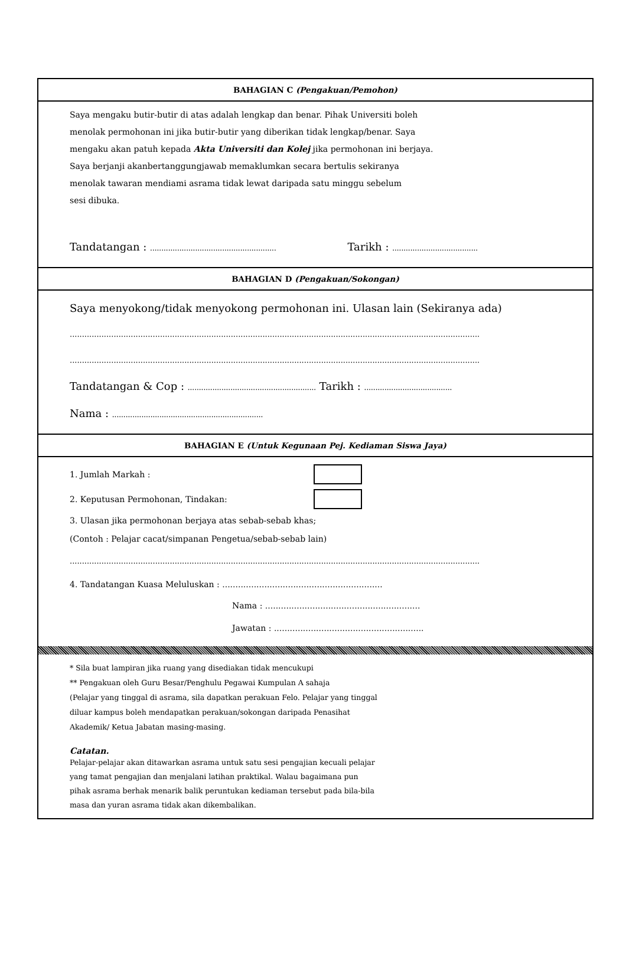BAHAGIAN C (Pengakuan/Pemohon)
Saya mengaku butir-butir di atas adalah lengkap dan benar. Pihak Universiti boleh
menolak permohonan ini jika butir-butir yang diberikan tidak lengkap/benar. Saya
mengaku akan patuh kepada Akta Universiti dan Kolej jika permohonan ini berjaya.
Saya berjanji akanbertanggungjawab memaklumkan secara bertulis sekiranya
menolak tawaran mendiami asrama tidak lewat daripada satu minggu sebelum
sesi dibuka.
Tandatangan : ........................................................ Tarikh : ......................................
BAHAGIAN D (Pengakuan/Sokongan)
Saya menyokong/tidak menyokong permohonan ini. Ulasan lain (Sekiranya ada)
........................................................................................................................................................................
........................................................................................................................................................................
Tandatangan & Cop : ......................................................... Tarikh : .......................................
Nama : ...................................................................
BAHAGIAN E (Untuk Kegunaan Pej. Kediaman Siswa Jaya)
1. Jumlah Markah :
2. Keputusan Permohonan, Tindakan:
3. Ulasan jika permohonan berjaya atas sebab-sebab khas;
(Contoh : Pelajar cacat/simpanan Pengetua/sebab-sebab lain)
........................................................................................................................................................................
4. Tandatangan Kuasa Meluluskan : .............................................................
Nama : ...........................................................
Jawatan : .........................................................
* Sila buat lampiran jika ruang yang disediakan tidak mencukupi
** Pengakuan oleh Guru Besar/Penghulu Pegawai Kumpulan A sahaja
(Pelajar yang tinggal di asrama, sila dapatkan perakuan Felo. Pelajar yang tinggal
diluar kampus boleh mendapatkan perakuan/sokongan daripada Penasihat
Akademik/ Ketua Jabatan masing-masing.
Catatan.
Pelajar-pelajar akan ditawarkan asrama untuk satu sesi pengajian kecuali pelajar
yang tamat pengajian dan menjalani latihan praktikal. Walau bagaimana pun
pihak asrama berhak menarik balik peruntukan kediaman tersebut pada bila-bila
masa dan yuran asrama tidak akan dikembalikan.